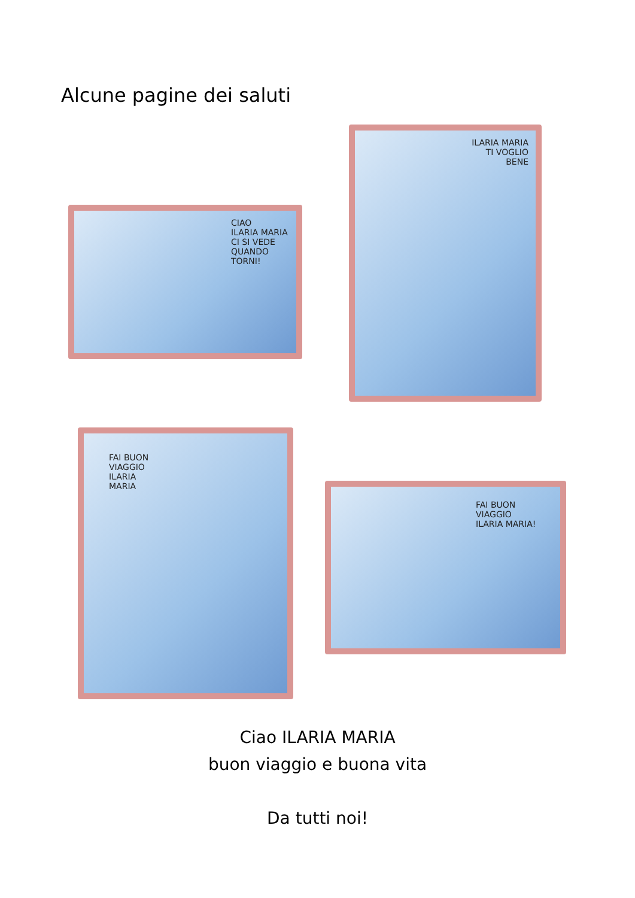Alcune pagine dei saluti
CIAO
ILARIA MARIA
CI SI VEDE
QUANDO
TORNI!
ILARIA MARIA
TI VOGLIO
BENE
FAI BUON
VIAGGIO
ILARIA
MARIA
FAI BUON
VIAGGIO
ILARIA MARIA!
Ciao ILARIA MARIA
buon viaggio e buona vita
Da tutti noi!